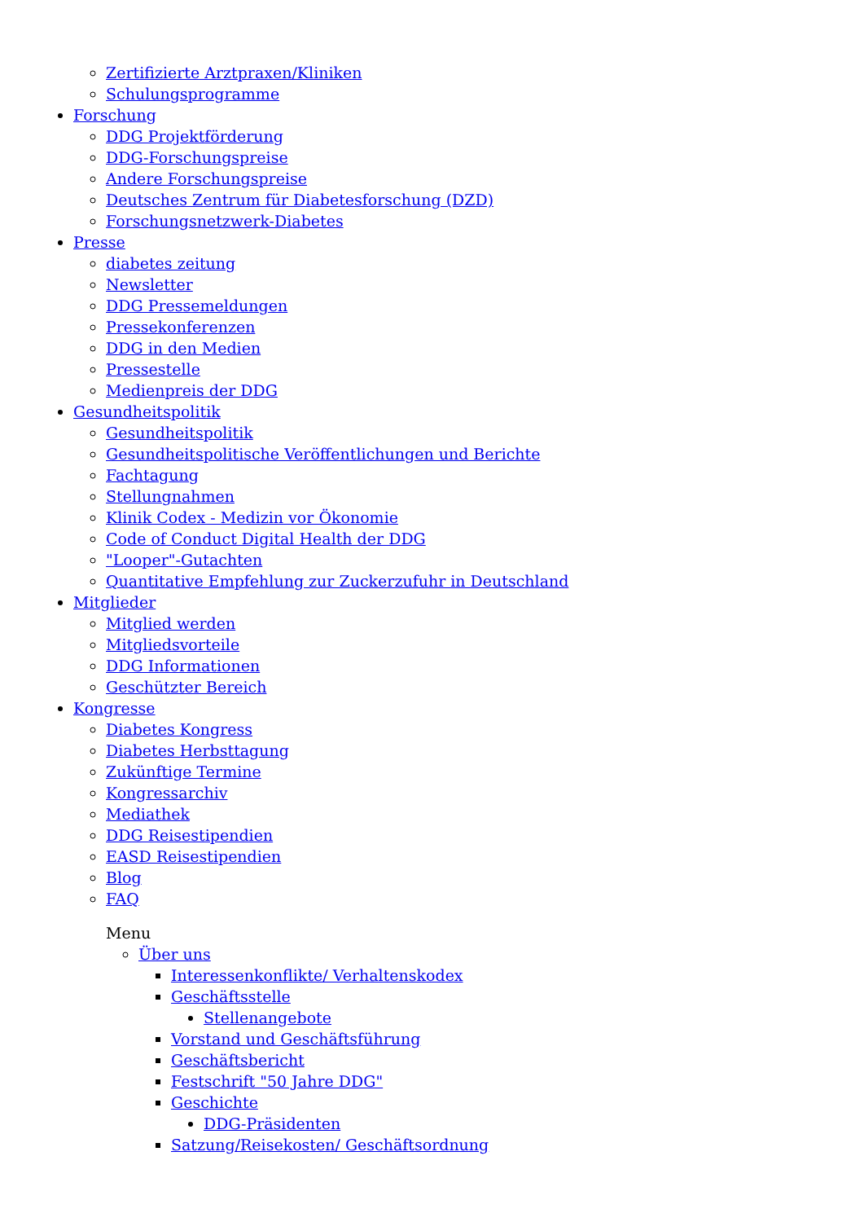Zertifizierte Arztpraxen/Kliniken
Schulungsprogramme
Forschung
DDG Projektförderung
DDG-Forschungspreise
Andere Forschungspreise
Deutsches Zentrum für Diabetesforschung (DZD)
Forschungsnetzwerk-Diabetes
Presse
diabetes zeitung
Newsletter
DDG Pressemeldungen
Pressekonferenzen
DDG in den Medien
Pressestelle
Medienpreis der DDG
Gesundheitspolitik
Gesundheitspolitik
Gesundheitspolitische Veröffentlichungen und Berichte
Fachtagung
Stellungnahmen
Klinik Codex - Medizin vor Ökonomie
Code of Conduct Digital Health der DDG
"Looper"-Gutachten
Quantitative Empfehlung zur Zuckerzufuhr in Deutschland
Mitglieder
Mitglied werden
Mitgliedsvorteile
DDG Informationen
Geschützter Bereich
Kongresse
Diabetes Kongress
Diabetes Herbsttagung
Zukünftige Termine
Kongressarchiv
Mediathek
DDG Reisestipendien
EASD Reisestipendien
Blog
FAQ
Menu
Über uns
Interessenkonflikte/ Verhaltenskodex
Geschäftsstelle
Stellenangebote
Vorstand und Geschäftsführung
Geschäftsbericht
Festschrift "50 Jahre DDG"
Geschichte
DDG-Präsidenten
Satzung/Reisekosten/ Geschäftsordnung